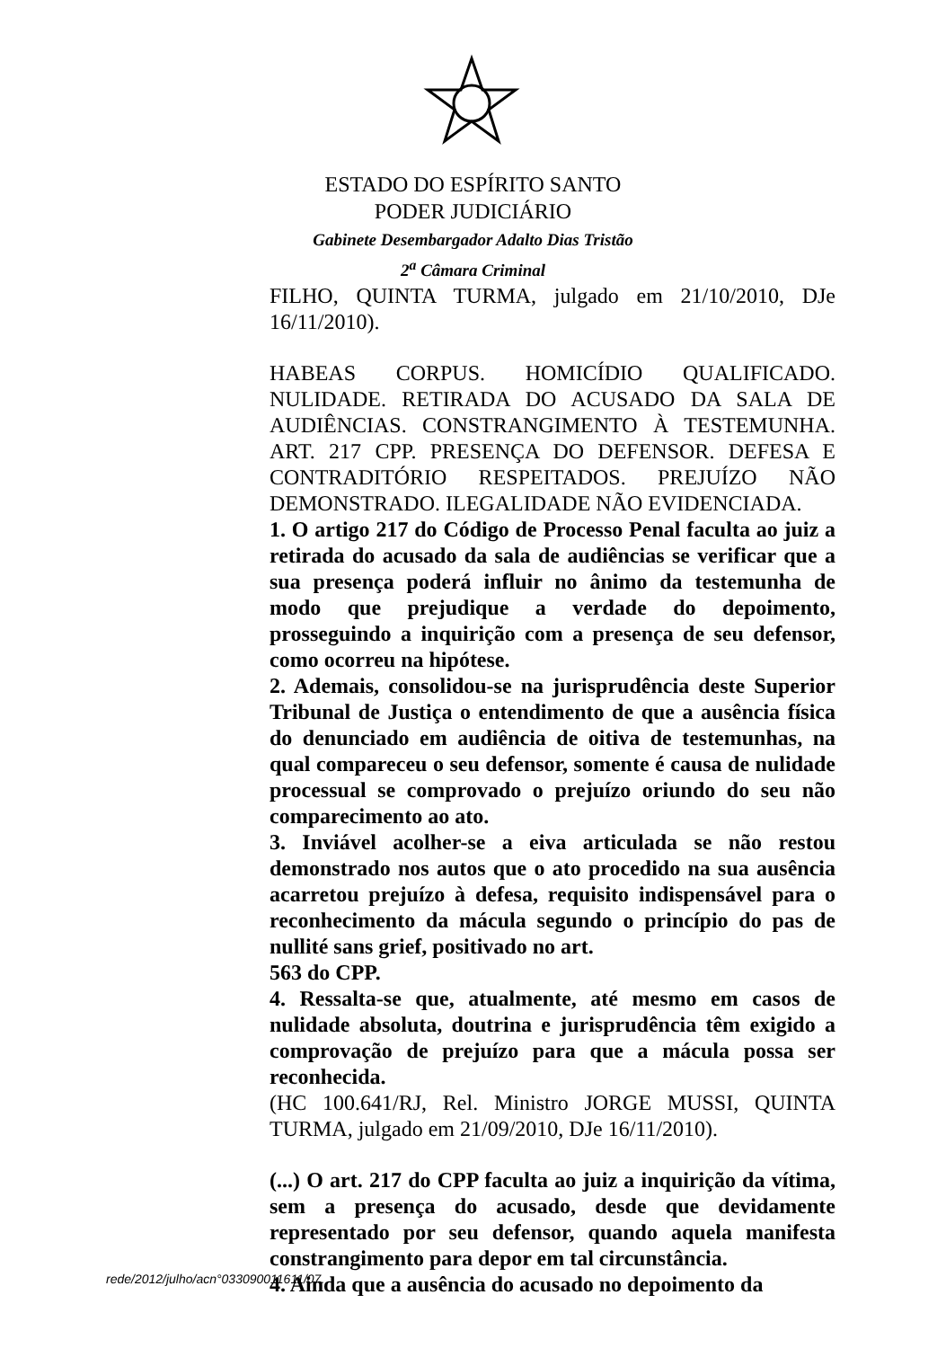ESTADO DO ESPÍRITO SANTO
PODER JUDICIÁRIO
Gabinete Desembargador Adalto Dias Tristão
2<sup>a</sup> Câmara Criminal
FILHO, QUINTA TURMA, julgado em 21/10/2010, DJe 16/11/2010).
HABEAS CORPUS. HOMICÍDIO QUALIFICADO. NULIDADE. RETIRADA DO ACUSADO DA SALA DE AUDIÊNCIAS. CONSTRANGIMENTO À TESTEMUNHA. ART. 217 CPP. PRESENÇA DO DEFENSOR. DEFESA E CONTRADITÓRIO RESPEITADOS. PREJUÍZO NÃO DEMONSTRADO. ILEGALIDADE NÃO EVIDENCIADA.
1. O artigo 217 do Código de Processo Penal faculta ao juiz a retirada do acusado da sala de audiências se verificar que a sua presença poderá influir no ânimo da testemunha de modo que prejudique a verdade do depoimento, prosseguindo a inquirição com a presença de seu defensor, como ocorreu na hipótese.
2. Ademais, consolidou-se na jurisprudência deste Superior Tribunal de Justiça o entendimento de que a ausência física do denunciado em audiência de oitiva de testemunhas, na qual compareceu o seu defensor, somente é causa de nulidade processual se comprovado o prejuízo oriundo do seu não comparecimento ao ato.
3. Inviável acolher-se a eiva articulada se não restou demonstrado nos autos que o ato procedido na sua ausência acarretou prejuízo à defesa, requisito indispensável para o reconhecimento da mácula segundo o princípio do pas de nullité sans grief, positivado no art.
563 do CPP.
4. Ressalta-se que, atualmente, até mesmo em casos de nulidade absoluta, doutrina e jurisprudência têm exigido a comprovação de prejuízo para que a mácula possa ser reconhecida.
(HC 100.641/RJ, Rel. Ministro JORGE MUSSI, QUINTA TURMA, julgado em 21/09/2010, DJe 16/11/2010).
(...) O art. 217 do CPP faculta ao juiz a inquirição da vítima, sem a presença do acusado, desde que devidamente representado por seu defensor, quando aquela manifesta constrangimento para depor em tal circunstância.
4. Ainda que a ausência do acusado no depoimento da
rede/2012/julho/acn°033090011611/07.